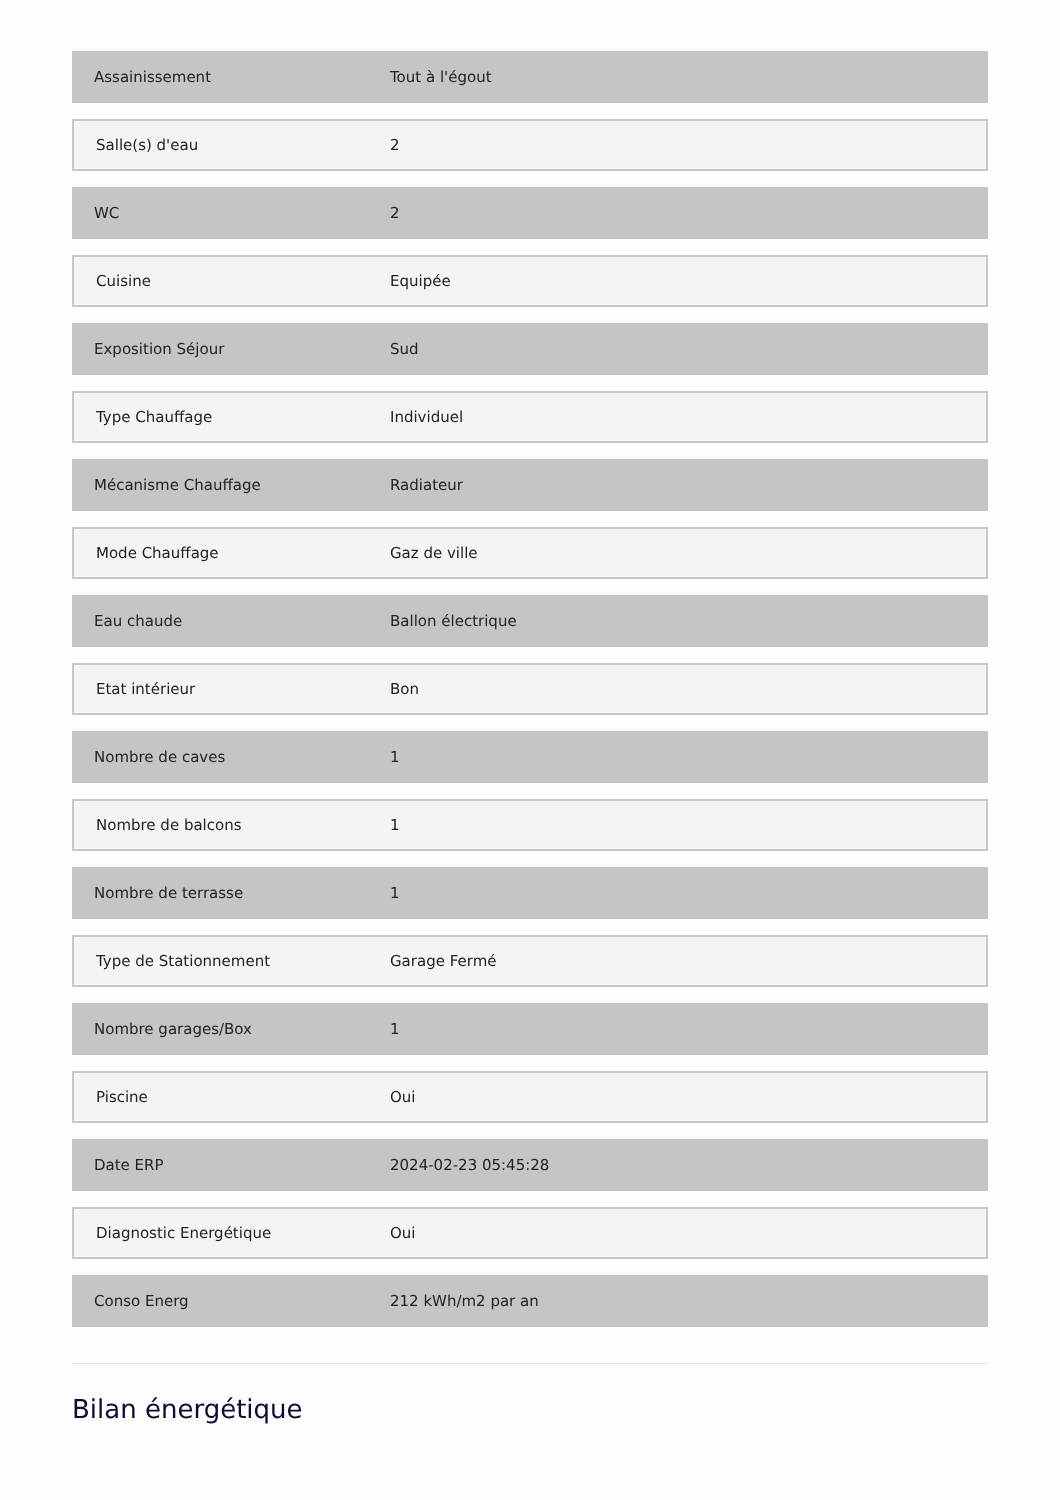| Assainissement | Tout à l'égout |
| Salle(s) d'eau | 2 |
| WC | 2 |
| Cuisine | Equipée |
| Exposition Séjour | Sud |
| Type Chauffage | Individuel |
| Mécanisme Chauffage | Radiateur |
| Mode Chauffage | Gaz de ville |
| Eau chaude | Ballon électrique |
| Etat intérieur | Bon |
| Nombre de caves | 1 |
| Nombre de balcons | 1 |
| Nombre de terrasse | 1 |
| Type de Stationnement | Garage Fermé |
| Nombre garages/Box | 1 |
| Piscine | Oui |
| Date ERP | 2024-02-23 05:45:28 |
| Diagnostic Energétique | Oui |
| Conso Energ | 212 kWh/m2 par an |
Bilan énergétique